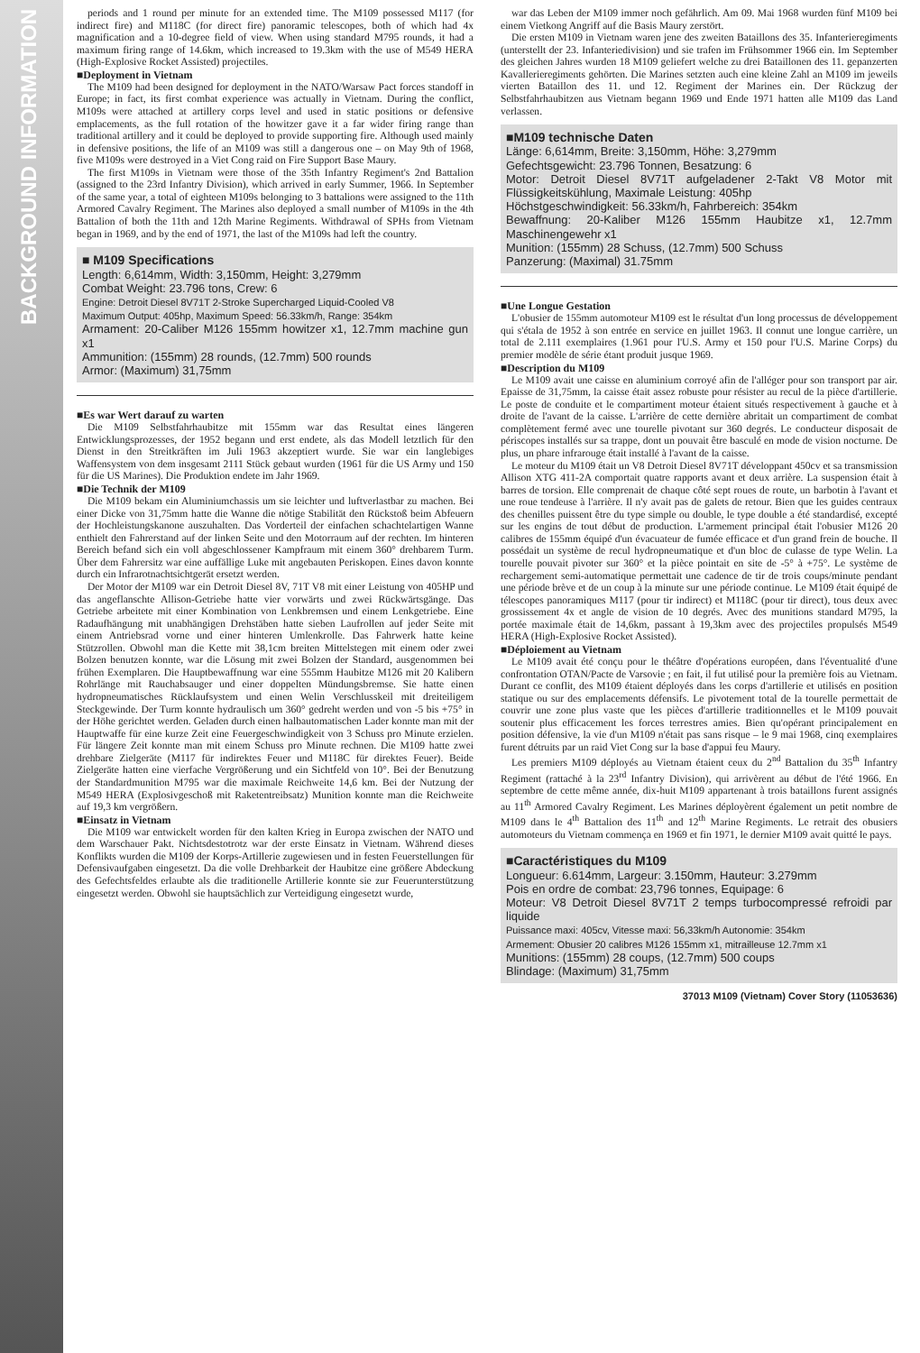BACKGROUND INFORMATION
periods and 1 round per minute for an extended time. The M109 possessed M117 (for indirect fire) and M118C (for direct fire) panoramic telescopes, both of which had 4x magnification and a 10-degree field of view. When using standard M795 rounds, it had a maximum firing range of 14.6km, which increased to 19.3km with the use of M549 HERA (High-Explosive Rocket Assisted) projectiles.
■Deployment in Vietnam
The M109 had been designed for deployment in the NATO/Warsaw Pact forces standoff in Europe; in fact, its first combat experience was actually in Vietnam. During the conflict, M109s were attached at artillery corps level and used in static positions or defensive emplacements, as the full rotation of the howitzer gave it a far wider firing range than traditional artillery and it could be deployed to provide supporting fire. Although used mainly in defensive positions, the life of an M109 was still a dangerous one – on May 9th of 1968, five M109s were destroyed in a Viet Cong raid on Fire Support Base Maury.
The first M109s in Vietnam were those of the 35th Infantry Regiment's 2nd Battalion (assigned to the 23rd Infantry Division), which arrived in early Summer, 1966. In September of the same year, a total of eighteen M109s belonging to 3 battalions were assigned to the 11th Armored Cavalry Regiment. The Marines also deployed a small number of M109s in the 4th Battalion of both the 11th and 12th Marine Regiments. Withdrawal of SPHs from Vietnam began in 1969, and by the end of 1971, the last of the M109s had left the country.
■ M109 Specifications
Length: 6,614mm, Width: 3,150mm, Height: 3,279mm
Combat Weight: 23.796 tons, Crew: 6
Engine: Detroit Diesel 8V71T 2-Stroke Supercharged Liquid-Cooled V8
Maximum Output: 405hp, Maximum Speed: 56.33km/h, Range: 354km
Armament: 20-Caliber M126 155mm howitzer x1, 12.7mm machine gun x1
Ammunition: (155mm) 28 rounds, (12.7mm) 500 rounds
Armor: (Maximum) 31,75mm
■Es war Wert darauf zu warten
Die M109 Selbstfahrhaubitze mit 155mm war das Resultat eines längeren Entwicklungsprozesses, der 1952 begann und erst endete, als das Modell letztlich für den Dienst in den Streitkräften im Juli 1963 akzeptiert wurde. Sie war ein langlebiges Waffensystem von dem insgesamt 2111 Stück gebaut wurden (1961 für die US Army und 150 für die US Marines). Die Produktion endete im Jahr 1969.
■Die Technik der M109
Die M109 bekam ein Aluminiumchassis um sie leichter und luftverlastbar zu machen. Bei einer Dicke von 31,75mm hatte die Wanne die nötige Stabilität den Rückstoß beim Abfeuern der Hochleistungskanone auszuhalten. Das Vorderteil der einfachen schachtelartigen Wanne enthielt den Fahrerstand auf der linken Seite und den Motorraum auf der rechten. Im hinteren Bereich befand sich ein voll abgeschlossener Kampfraum mit einem 360° drehbarem Turm. Über dem Fahrersitz war eine auffällige Luke mit angebauten Periskopen. Eines davon konnte durch ein Infrarotnachtsichtgerät ersetzt werden.
Der Motor der M109 war ein Detroit Diesel 8V, 71T V8 mit einer Leistung von 405HP und das angeflanschte Allison-Getriebe hatte vier vorwärts und zwei Rückwärtsgänge. Das Getriebe arbeitete mit einer Kombination von Lenkbremsen und einem Lenkgetriebe. Eine Radaufhängung mit unabhängigen Drehstäben hatte sieben Laufrollen auf jeder Seite mit einem Antriebsrad vorne und einer hinteren Umlenkrolle. Das Fahrwerk hatte keine Stützrollen. Obwohl man die Kette mit 38,1cm breiten Mittelstegen mit einem oder zwei Bolzen benutzen konnte, war die Lösung mit zwei Bolzen der Standard, ausgenommen bei frühen Exemplaren. Die Hauptbewaffnung war eine 555mm Haubitze M126 mit 20 Kalibern Rohrlänge mit Rauchabsauger und einer doppelten Mündungsbremse. Sie hatte einen hydropneumatisches Rücklaufsystem und einen Welin Verschlusskeil mit dreiteiligem Steckgewinde. Der Turm konnte hydraulisch um 360° gedreht werden und von -5 bis +75° in der Höhe gerichtet werden. Geladen durch einen halbautomatischen Lader konnte man mit der Hauptwaffe für eine kurze Zeit eine Feuergeschwindigkeit von 3 Schuss pro Minute erzielen. Für längere Zeit konnte man mit einem Schuss pro Minute rechnen. Die M109 hatte zwei drehbare Zielgeräte (M117 für indirektes Feuer und M118C für direktes Feuer). Beide Zielgeräte hatten eine vierfache Vergrößerung und ein Sichtfeld von 10°. Bei der Benutzung der Standardmunition M795 war die maximale Reichweite 14,6 km. Bei der Nutzung der M549 HERA (Explosivgeschoß mit Raketentreibsatz) Munition konnte man die Reichweite auf 19,3 km vergrößern.
■Einsatz in Vietnam
Die M109 war entwickelt worden für den kalten Krieg in Europa zwischen der NATO und dem Warschauer Pakt. Nichtsdestotrotz war der erste Einsatz in Vietnam. Während dieses Konflikts wurden die M109 der Korps-Artillerie zugewiesen und in festen Feuerstellungen für Defensivaufgaben eingesetzt. Da die volle Drehbarkeit der Haubitze eine größere Abdeckung des Gefechtsfeldes erlaubte als die traditionelle Artillerie konnte sie zur Feuerunterstützung eingesetzt werden. Obwohl sie hauptsächlich zur Verteidigung eingesetzt wurde,
war das Leben der M109 immer noch gefährlich. Am 09. Mai 1968 wurden fünf M109 bei einem Vietkong Angriff auf die Basis Maury zerstört.
Die ersten M109 in Vietnam waren jene des zweiten Bataillons des 35. Infanterieregiments (unterstellt der 23. Infanteriedivision) und sie trafen im Frühsommer 1966 ein. Im September des gleichen Jahres wurden 18 M109 geliefert welche zu drei Bataillonen des 11. gepanzerten Kavallerieregiments gehörten. Die Marines setzten auch eine kleine Zahl an M109 im jeweils vierten Bataillon des 11. und 12. Regiment der Marines ein. Der Rückzug der Selbstfahrhaubitzen aus Vietnam begann 1969 und Ende 1971 hatten alle M109 das Land verlassen.
■M109 technische Daten
Länge: 6,614mm, Breite: 3,150mm, Höhe: 3,279mm
Gefechtsgewicht: 23.796 Tonnen, Besatzung: 6
Motor: Detroit Diesel 8V71T aufgeladener 2-Takt V8 Motor mit Flüssigkeitskühlung, Maximale Leistung: 405hp
Höchstgeschwindigkeit: 56.33km/h, Fahrbereich: 354km
Bewaffnung: 20-Kaliber M126 155mm Haubitze x1, 12.7mm Maschinengewehr x1
Munition: (155mm) 28 Schuss, (12.7mm) 500 Schuss
Panzerung: (Maximal) 31.75mm
■Une Longue Gestation
L'obusier de 155mm automoteur M109 est le résultat d'un long processus de développement qui s'étala de 1952 à son entrée en service en juillet 1963. Il connut une longue carrière, un total de 2.111 exemplaires (1.961 pour l'U.S. Army et 150 pour l'U.S. Marine Corps) du premier modèle de série étant produit jusque 1969.
■Description du M109
Le M109 avait une caisse en aluminium corroyé afin de l'alléger pour son transport par air. Epaisse de 31,75mm, la caisse était assez robuste pour résister au recul de la pièce d'artillerie. Le poste de conduite et le compartiment moteur étaient situés respectivement à gauche et à droite de l'avant de la caisse. L'arrière de cette dernière abritait un compartiment de combat complètement fermé avec une tourelle pivotant sur 360 degrés. Le conducteur disposait de périscopes installés sur sa trappe, dont un pouvait être basculé en mode de vision nocturne. De plus, un phare infrarouge était installé à l'avant de la caisse.
Le moteur du M109 était un V8 Detroit Diesel 8V71T développant 450cv et sa transmission Allison XTG 411-2A comportait quatre rapports avant et deux arrière. La suspension était à barres de torsion. Elle comprenait de chaque côté sept roues de route, un barbotin à l'avant et une roue tendeuse à l'arrière. Il n'y avait pas de galets de retour. Bien que les guides centraux des chenilles puissent être du type simple ou double, le type double a été standardisé, excepté sur les engins de tout début de production. L'armement principal était l'obusier M126 20 calibres de 155mm équipé d'un évacuateur de fumée efficace et d'un grand frein de bouche. Il possédait un système de recul hydropneumatique et d'un bloc de culasse de type Welin. La tourelle pouvait pivoter sur 360° et la pièce pointait en site de -5° à +75°. Le système de rechargement semi-automatique permettait une cadence de tir de trois coups/minute pendant une période brève et de un coup à la minute sur une période continue. Le M109 était équipé de télescopes panoramiques M117 (pour tir indirect) et M118C (pour tir direct), tous deux avec grossissement 4x et angle de vision de 10 degrés. Avec des munitions standard M795, la portée maximale était de 14,6km, passant à 19,3km avec des projectiles propulsés M549 HERA (High-Explosive Rocket Assisted).
■Déploiement au Vietnam
Le M109 avait été conçu pour le théâtre d'opérations européen, dans l'éventualité d'une confrontation OTAN/Pacte de Varsovie ; en fait, il fut utilisé pour la première fois au Vietnam. Durant ce conflit, des M109 étaient déployés dans les corps d'artillerie et utilisés en position statique ou sur des emplacements défensifs. Le pivotement total de la tourelle permettait de couvrir une zone plus vaste que les pièces d'artillerie traditionnelles et le M109 pouvait soutenir plus efficacement les forces terrestres amies. Bien qu'opérant principalement en position défensive, la vie d'un M109 n'était pas sans risque – le 9 mai 1968, cinq exemplaires furent détruits par un raid Viet Cong sur la base d'appui feu Maury.
Les premiers M109 déployés au Vietnam étaient ceux du 2<sup>nd</sup> Battalion du 35<sup>th</sup> Infantry Regiment (rattaché à la 23<sup>rd</sup> Infantry Division), qui arrivèrent au début de l'été 1966. En septembre de cette même année, dix-huit M109 appartenant à trois bataillons furent assignés au 11<sup>th</sup> Armored Cavalry Regiment. Les Marines déployèrent également un petit nombre de M109 dans le 4<sup>th</sup> Battalion des 11<sup>th</sup> and 12<sup>th</sup> Marine Regiments. Le retrait des obusiers automoteurs du Vietnam commença en 1969 et fin 1971, le dernier M109 avait quitté le pays.
■Caractéristiques du M109
Longueur: 6.614mm, Largeur: 3.150mm, Hauteur: 3.279mm
Pois en ordre de combat: 23,796 tonnes, Equipage: 6
Moteur: V8 Detroit Diesel 8V71T 2 temps turbocompressé refroidi par liquide
Puissance maxi: 405cv, Vitesse maxi: 56,33km/h Autonomie: 354km
Armement: Obusier 20 calibres M126 155mm x1, mitrailleuse 12.7mm x1
Munitions: (155mm) 28 coups, (12.7mm) 500 coups
Blindage: (Maximum) 31,75mm
37013 M109 (Vietnam) Cover Story (11053636)